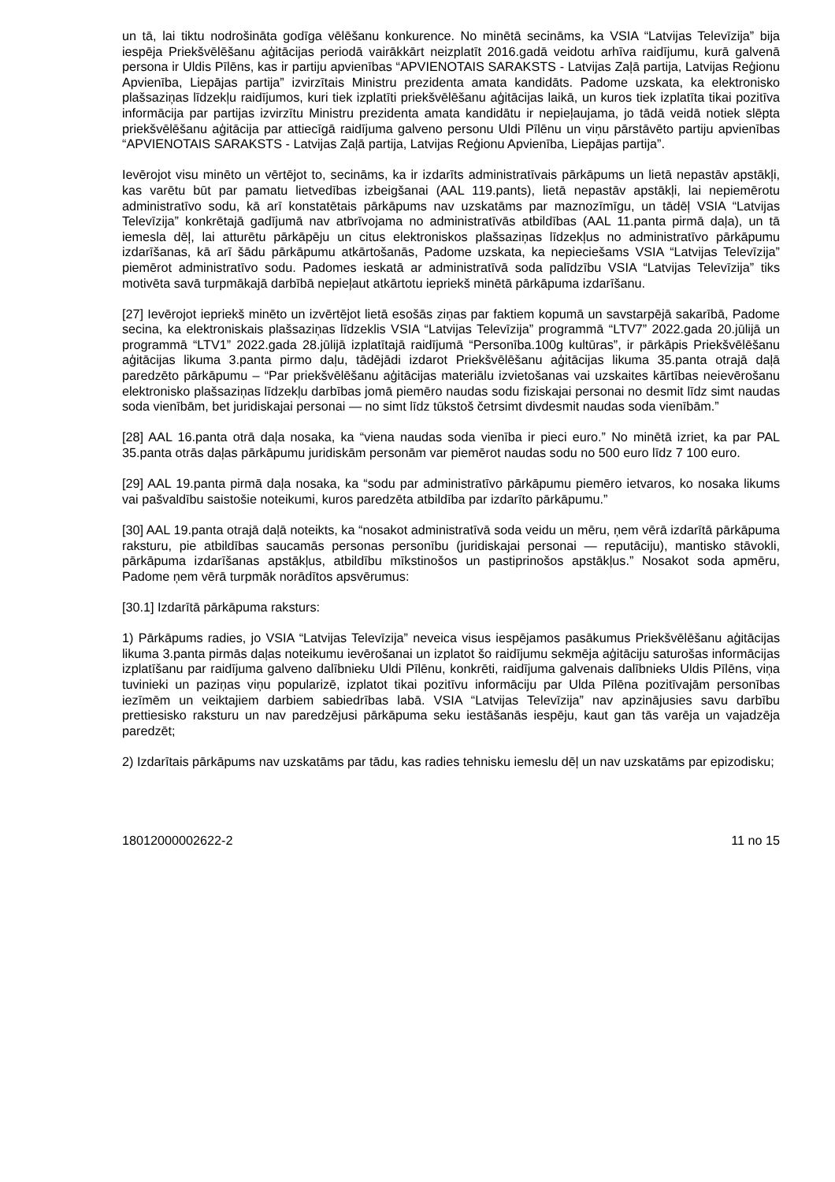un tā, lai tiktu nodrošināta godīga vēlēšanu konkurence. No minētā secināms, ka VSIA “Latvijas Televīzija” bija iespēja Priekšvēlēšanu aģitācijas periodā vairākkārt neizplatīt 2016.gadā veidotu arhīva raidījumu, kurā galvenā persona ir Uldis Pīlēns, kas ir partiju apvienības “APVIENOTAIS SARAKSTS - Latvijas Zaļā partija, Latvijas Reģionu Apvienība, Liepājas partija” izvirzītais Ministru prezidenta amata kandidāts. Padome uzskata, ka elektronisko plašsaziņas līdzekļu raidījumos, kuri tiek izplatīti priekšvēlēšanu aģitācijas laikā, un kuros tiek izplatīta tikai pozitīva informācija par partijas izvirzītu Ministru prezidenta amata kandidātu ir nepieļaujama, jo tādā veidā notiek slēpta priekšvēlēšanu aģitācija par attiecīgā raidījuma galveno personu Uldi Pīlēnu un viņu pārstāvēto partiju apvienības “APVIENOTAIS SARAKSTS - Latvijas Zaļā partija, Latvijas Reģionu Apvienība, Liepājas partija”.
Ievērojot visu minēto un vērtējot to, secināms, ka ir izdarīts administratīvais pārkāpums un lietā nepastāv apstākļi, kas varētu būt par pamatu lietvedības izbeigšanai (AAL 119.pants), lietā nepastāv apstākļi, lai nepiemērotu administratīvo sodu, kā arī konstatētais pārkāpums nav uzskatāms par maznozīmīgu, un tādēļ VSIA “Latvijas Televīzija” konkrētajā gadījumā nav atbrīvojama no administratīvās atbildības (AAL 11.panta pirmā daļa), un tā iemesla dēļ, lai atturētu pārkāpēju un citus elektroniskos plašsaziņas līdzekļus no administratīvo pārkāpumu izdarīšanas, kā arī šādu pārkāpumu atkārtošanās, Padome uzskata, ka nepieciešams VSIA “Latvijas Televīzija” piemērot administratīvo sodu. Padomes ieskatā ar administratīvā soda palīdzību VSIA “Latvijas Televīzija” tiks motivēta savā turpmākajā darbībā nepieļaut atkārtotu iepriekš minētā pārkāpuma izdarīšanu.
[27] Ievērojot iepriekš minēto un izvērtējot lietā esošās ziņas par faktiem kopumā un savstarpējā sakarībā, Padome secina, ka elektroniskais plašsaziņas līdzeklis VSIA “Latvijas Televīzija” programmā “LTV7” 2022.gada 20.jūlijā un programmā “LTV1” 2022.gada 28.jūlijā izplatītajā raidījumā “Personība.100g kultūras”, ir pārkāpis Priekšvēlēšanu aģitācijas likuma 3.panta pirmo daļu, tādējādi izdarot Priekšvēlēšanu aģitācijas likuma 35.panta otrajā daļā paredzēto pārkāpumu – “Par priekšvēlēšanu aģitācijas materiālu izvietošanas vai uzskaites kārtības neievērošanu elektronisko plašsaziņas līdzekļu darbības jomā piemēro naudas sodu fiziskajai personai no desmit līdz simt naudas soda vienībām, bet juridiskajai personai — no simt līdz tūkstoš četrsimt divdesmit naudas soda vienībām.”
[28] AAL 16.panta otrā daļa nosaka, ka “viena naudas soda vienība ir pieci euro.” No minētā izriet, ka par PAL 35.panta otrās daļas pārkāpumu juridiskām personām var piemērot naudas sodu no 500 euro līdz 7 100 euro.
[29] AAL 19.panta pirmā daļa nosaka, ka “sodu par administratīvo pārkāpumu piemēro ietvaros, ko nosaka likums vai pašvaldību saistošie noteikumi, kuros paredzēta atbildība par izdarīto pārkāpumu.”
[30] AAL 19.panta otrajā daļā noteikts, ka “nosakot administratīvā soda veidu un mēru, ņem vērā izdarītā pārkāpuma raksturu, pie atbildības saucamās personas personību (juridiskajai personai — reputāciju), mantisko stāvokli, pārkāpuma izdarīšanas apstākļus, atbildību mīkstinošos un pastiprinošos apstākļus.” Nosakot soda apmēru, Padome ņem vērā turpmāk norādītos apsvērumus:
[30.1] Izdarītā pārkāpuma raksturs:
1) Pārkāpums radies, jo VSIA “Latvijas Televīzija” neveica visus iespējamos pasākumus Priekšvēlēšanu aģitācijas likuma 3.panta pirmās daļas noteikumu ievērošanai un izplatot šo raidījumu sekmēja aģitāciju saturošas informācijas izplatīšanu par raidījuma galveno dalībnieku Uldi Pīlēnu, konkrēti, raidījuma galvenais dalībnieks Uldis Pīlēns, viņa tuvinieki un paziņas viņu popularizē, izplatot tikai pozitīvu informāciju par Ulda Pīlēna pozitīvajām personības iezīmēm un veiktajiem darbiem sabiedrības labā. VSIA “Latvijas Televīzija” nav apzinājusies savu darbību prettiesisko raksturu un nav paredzējusi pārkāpuma seku iestāšanās iespēju, kaut gan tās varēja un vajadzēja paredzēt;
2) Izdarītais pārkāpums nav uzskatāms par tādu, kas radies tehnisku iemeslu dēļ un nav uzskatāms par epizodisku;
18012000002622-2 11 no 15